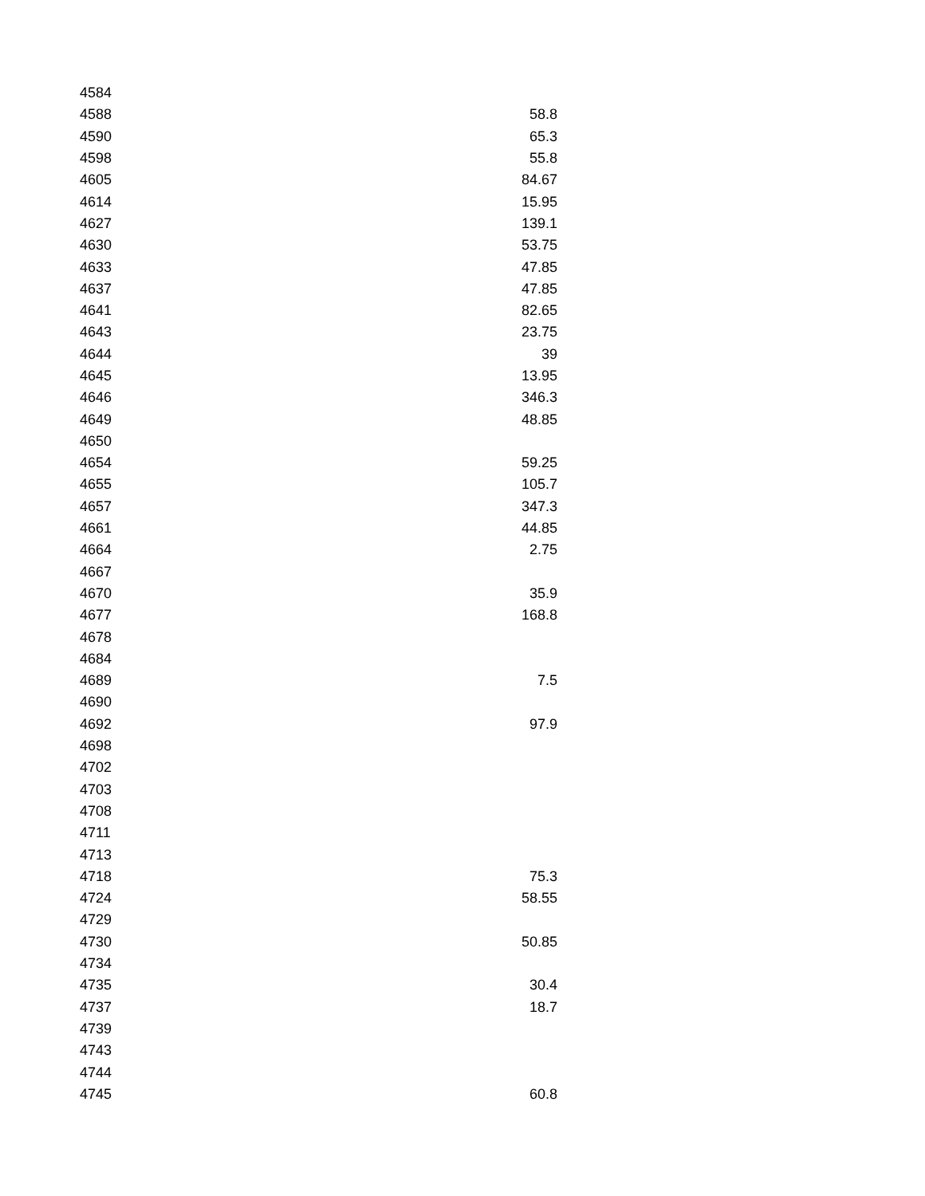| 4584 | |
| 4588 | 58.8 |
| 4590 | 65.3 |
| 4598 | 55.8 |
| 4605 | 84.67 |
| 4614 | 15.95 |
| 4627 | 139.1 |
| 4630 | 53.75 |
| 4633 | 47.85 |
| 4637 | 47.85 |
| 4641 | 82.65 |
| 4643 | 23.75 |
| 4644 | 39 |
| 4645 | 13.95 |
| 4646 | 346.3 |
| 4649 | 48.85 |
| 4650 | |
| 4654 | 59.25 |
| 4655 | 105.7 |
| 4657 | 347.3 |
| 4661 | 44.85 |
| 4664 | 2.75 |
| 4667 | |
| 4670 | 35.9 |
| 4677 | 168.8 |
| 4678 | |
| 4684 | |
| 4689 | 7.5 |
| 4690 | |
| 4692 | 97.9 |
| 4698 | |
| 4702 | |
| 4703 | |
| 4708 | |
| 4711 | |
| 4713 | |
| 4718 | 75.3 |
| 4724 | 58.55 |
| 4729 | |
| 4730 | 50.85 |
| 4734 | |
| 4735 | 30.4 |
| 4737 | 18.7 |
| 4739 | |
| 4743 | |
| 4744 | |
| 4745 | 60.8 |